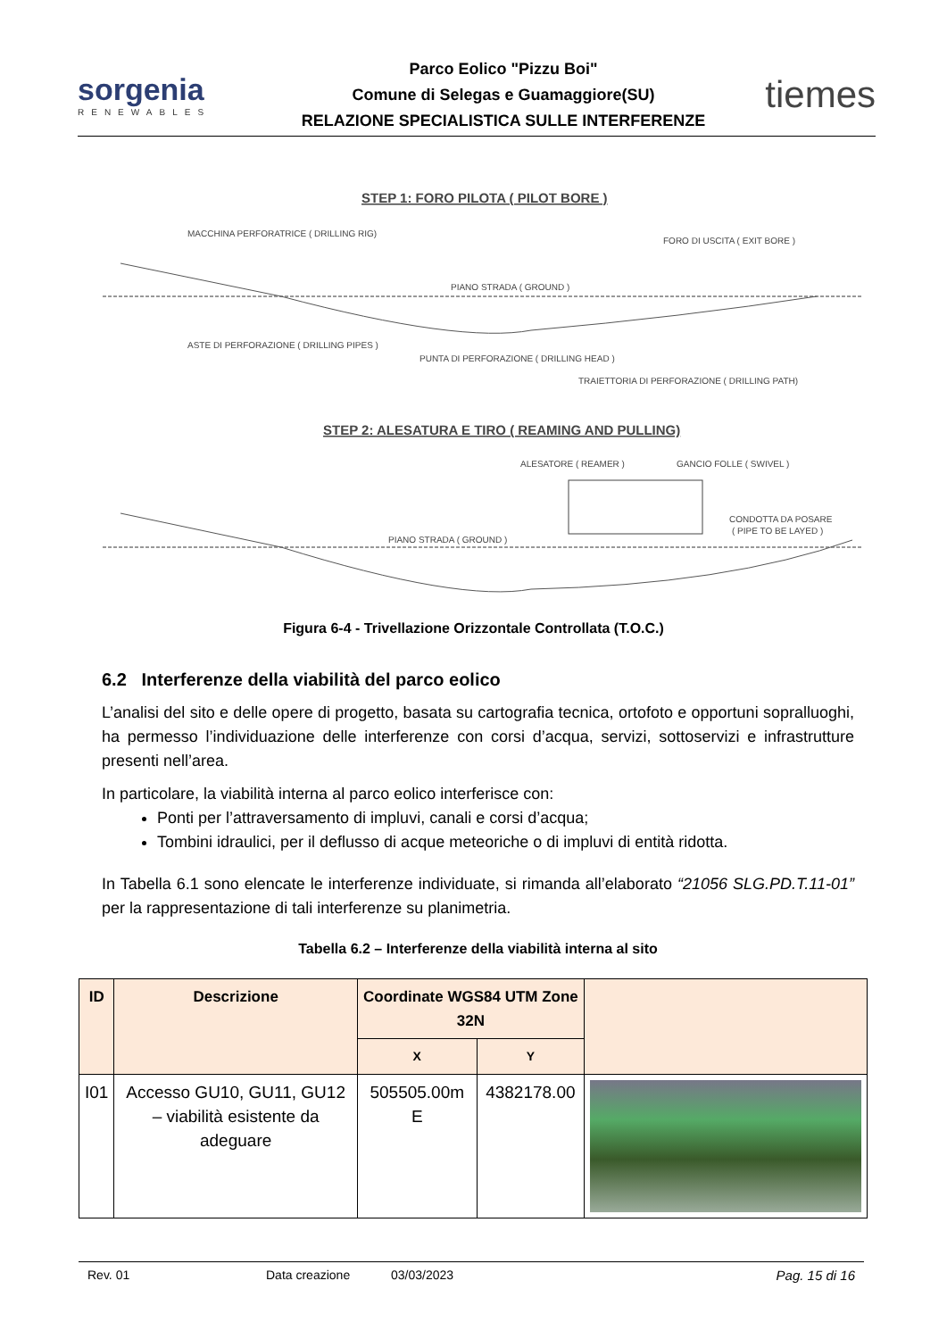sorgenia
RENEWABLES
Parco Eolico "Pizzu Boi"
Comune di Selegas e Guamaggiore(SU)
RELAZIONE SPECIALISTICA SULLE INTERFERENZE
tiemes
STEP 1: FORO PILOTA ( PILOT BORE )
MACCHINA PERFORATRICE ( DRILLING RIG)
FORO DI USCITA ( EXIT BORE )
PIANO STRADA ( GROUND )
ASTE DI PERFORAZIONE ( DRILLING PIPES )
PUNTA DI PERFORAZIONE ( DRILLING HEAD )
TRAIETTORIA DI PERFORAZIONE ( DRILLING PATH)
STEP 2: ALESATURA E TIRO ( REAMING AND PULLING)
ALESATORE ( REAMER )
GANCIO FOLLE ( SWIVEL )
CONDOTTA DA POSARE
( PIPE TO BE LAYED )
PIANO STRADA ( GROUND )
Figura 6-4 - Trivellazione Orizzontale Controllata (T.O.C.)
6.2 Interferenze della viabilità del parco eolico
L’analisi del sito e delle opere di progetto, basata su cartografia tecnica, ortofoto e opportuni sopralluoghi, ha permesso l’individuazione delle interferenze con corsi d’acqua, servizi, sottoservizi e infrastrutture presenti nell’area.
In particolare, la viabilità interna al parco eolico interferisce con:
Ponti per l’attraversamento di impluvi, canali e corsi d’acqua;
Tombini idraulici, per il deflusso di acque meteoriche o di impluvi di entità ridotta.
In Tabella 6.1 sono elencate le interferenze individuate, si rimanda all’elaborato “21056 SLG.PD.T.11-01” per la rappresentazione di tali interferenze su planimetria.
Tabella 6.2 – Interferenze della viabilità interna al sito
| ID | Descrizione | Coordinate WGS84 UTM Zone 32N | | |
| --- | --- | --- | --- | --- |
| | | X | Y | |
| I01 | Accesso GU10, GU11, GU12 – viabilità esistente da adeguare | 505505.00m E | 4382178.00 | |
Rev. 01 Data creazione 03/03/2023 Pag. 15 di 16